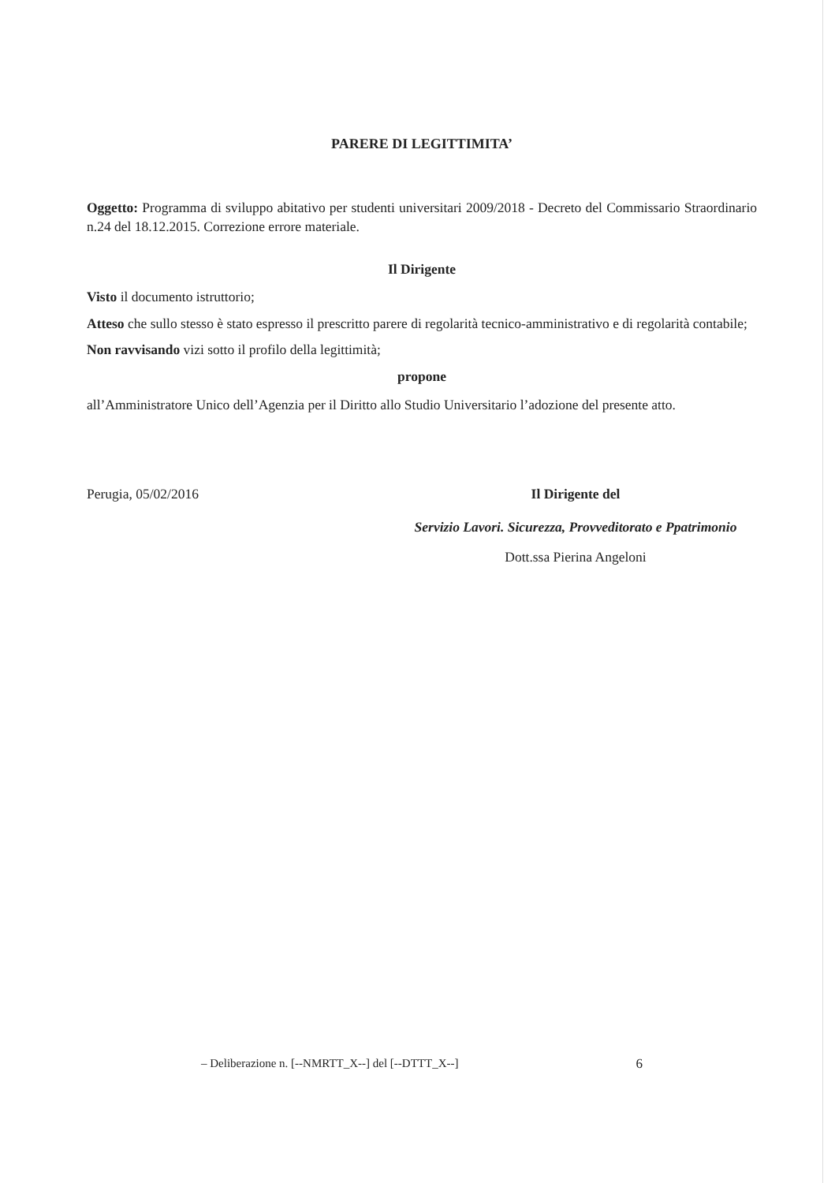PARERE DI LEGITTIMITA’
Oggetto: Programma di sviluppo abitativo per studenti universitari 2009/2018 - Decreto del Commissario Straordinario n.24 del 18.12.2015. Correzione errore materiale.
Il Dirigente
Visto il documento istruttorio;
Atteso che sullo stesso è stato espresso il prescritto parere di regolarità tecnico-amministrativo e di regolarità contabile;
Non ravvisando vizi sotto il profilo della legittimità;
propone
all’Amministratore Unico dell’Agenzia per il Diritto allo Studio Universitario l’adozione del presente atto.
Perugia, 05/02/2016 Il Dirigente del
Servizio Lavori. Sicurezza, Provveditorato e Ppatrimonio
Dott.ssa Pierina Angeloni
– Deliberazione n. [--NMRTT_X--] del [--DTTT_X--] 6